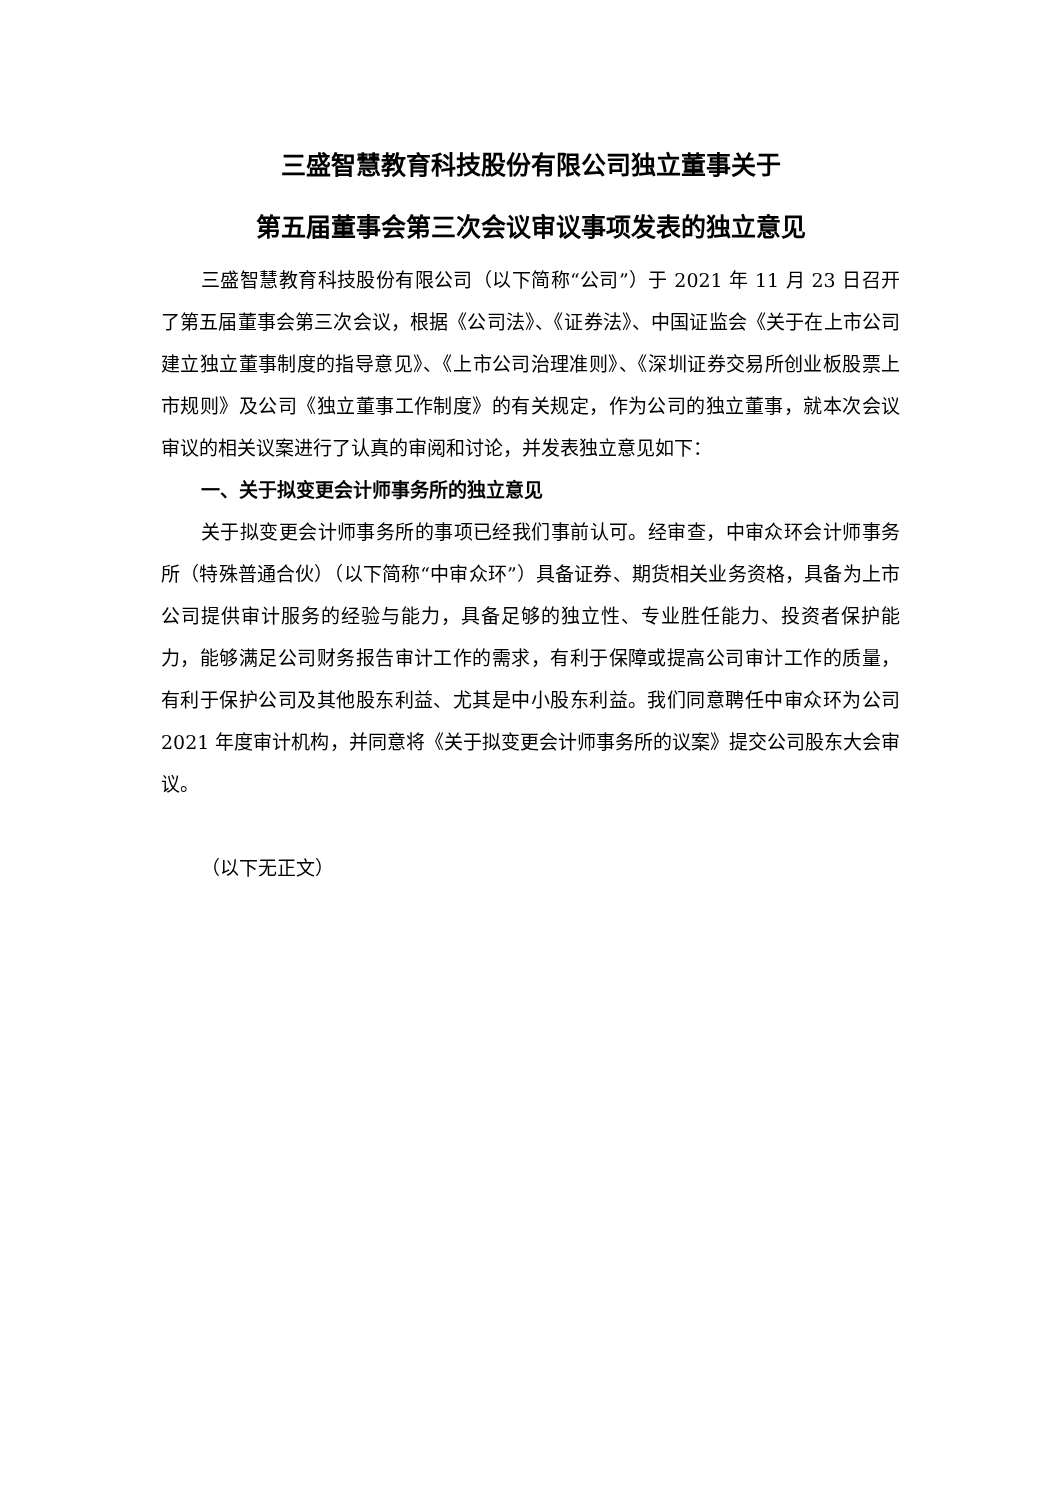三盛智慧教育科技股份有限公司独立董事关于
第五届董事会第三次会议审议事项发表的独立意见
三盛智慧教育科技股份有限公司（以下简称“公司”）于 2021 年 11 月 23 日召开了第五届董事会第三次会议，根据《公司法》、《证券法》、中国证监会《关于在上市公司建立独立董事制度的指导意见》、《上市公司治理准则》、《深圳证券交易所创业板股票上市规则》及公司《独立董事工作制度》的有关规定，作为公司的独立董事，就本次会议审议的相关议案进行了认真的审阅和讨论，并发表独立意见如下：
一、关于拟变更会计师事务所的独立意见
关于拟变更会计师事务所的事项已经我们事前认可。经审查，中审众环会计师事务所（特殊普通合伙）（以下简称“中审众环”）具备证券、期货相关业务资格，具备为上市公司提供审计服务的经验与能力，具备足够的独立性、专业胜任能力、投资者保护能力，能够满足公司财务报告审计工作的需求，有利于保障或提高公司审计工作的质量，有利于保护公司及其他股东利益、尤其是中小股东利益。我们同意聘任中审众环为公司 2021 年度审计机构，并同意将《关于拟变更会计师事务所的议案》提交公司股东大会审议。
（以下无正文）